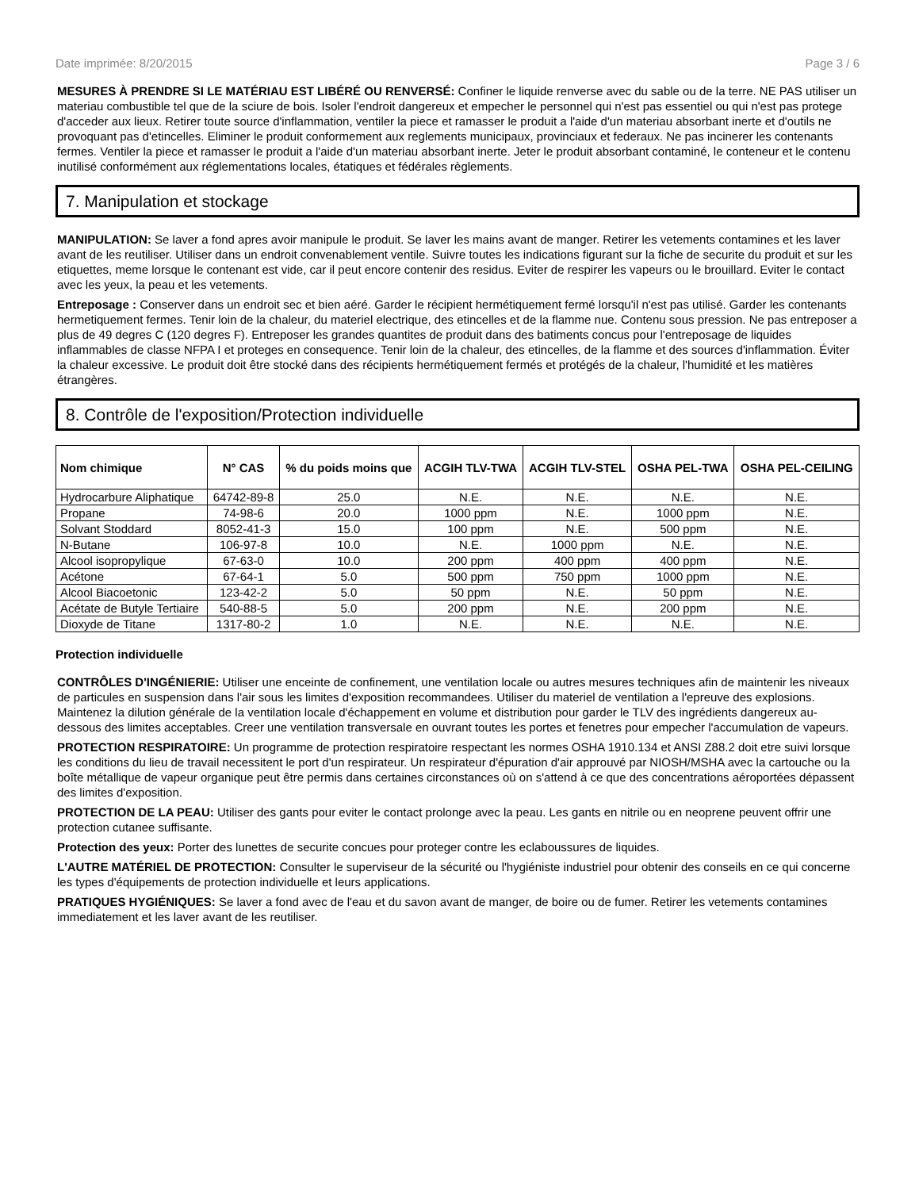Date imprimée: 8/20/2015 Page 3 / 6
MESURES À PRENDRE SI LE MATÉRIAU EST LIBÉRÉ OU RENVERSÉ: Confiner le liquide renverse avec du sable ou de la terre. NE PAS utiliser un materiau combustible tel que de la sciure de bois. Isoler l'endroit dangereux et empecher le personnel qui n'est pas essentiel ou qui n'est pas protege d'acceder aux lieux. Retirer toute source d'inflammation, ventiler la piece et ramasser le produit a l'aide d'un materiau absorbant inerte et d'outils ne provoquant pas d'etincelles. Eliminer le produit conformement aux reglements municipaux, provinciaux et federaux. Ne pas incinerer les contenants fermes. Ventiler la piece et ramasser le produit a l'aide d'un materiau absorbant inerte. Jeter le produit absorbant contaminé, le conteneur et le contenu inutilisé conformément aux réglementations locales, étatiques et fédérales règlements.
7. Manipulation et stockage
MANIPULATION: Se laver a fond apres avoir manipule le produit. Se laver les mains avant de manger. Retirer les vetements contamines et les laver avant de les reutiliser. Utiliser dans un endroit convenablement ventile. Suivre toutes les indications figurant sur la fiche de securite du produit et sur les etiquettes, meme lorsque le contenant est vide, car il peut encore contenir des residus. Eviter de respirer les vapeurs ou le brouillard. Eviter le contact avec les yeux, la peau et les vetements.
Entreposage : Conserver dans un endroit sec et bien aéré. Garder le récipient hermétiquement fermé lorsqu'il n'est pas utilisé. Garder les contenants hermetiquement fermes. Tenir loin de la chaleur, du materiel electrique, des etincelles et de la flamme nue. Contenu sous pression. Ne pas entreposer a plus de 49 degres C (120 degres F). Entreposer les grandes quantites de produit dans des batiments concus pour l'entreposage de liquides inflammables de classe NFPA I et proteges en consequence. Tenir loin de la chaleur, des etincelles, de la flamme et des sources d'inflammation. Éviter la chaleur excessive. Le produit doit être stocké dans des récipients hermétiquement fermés et protégés de la chaleur, l'humidité et les matières étrangères.
8. Contrôle de l'exposition/Protection individuelle
| Nom chimique | N° CAS | % du poids moins que | ACGIH TLV-TWA | ACGIH TLV-STEL | OSHA PEL-TWA | OSHA PEL-CEILING |
| --- | --- | --- | --- | --- | --- | --- |
| Hydrocarbure Aliphatique | 64742-89-8 | 25.0 | N.E. | N.E. | N.E. | N.E. |
| Propane | 74-98-6 | 20.0 | 1000 ppm | N.E. | 1000 ppm | N.E. |
| Solvant Stoddard | 8052-41-3 | 15.0 | 100 ppm | N.E. | 500 ppm | N.E. |
| N-Butane | 106-97-8 | 10.0 | N.E. | 1000 ppm | N.E. | N.E. |
| Alcool isopropylique | 67-63-0 | 10.0 | 200 ppm | 400 ppm | 400 ppm | N.E. |
| Acétone | 67-64-1 | 5.0 | 500 ppm | 750 ppm | 1000 ppm | N.E. |
| Alcool Biacoetonic | 123-42-2 | 5.0 | 50 ppm | N.E. | 50 ppm | N.E. |
| Acétate de Butyle Tertiaire | 540-88-5 | 5.0 | 200 ppm | N.E. | 200 ppm | N.E. |
| Dioxyde de Titane | 1317-80-2 | 1.0 | N.E. | N.E. | N.E. | N.E. |
Protection individuelle
CONTRÔLES D'INGÉNIERIE: Utiliser une enceinte de confinement, une ventilation locale ou autres mesures techniques afin de maintenir les niveaux de particules en suspension dans l'air sous les limites d'exposition recommandees. Utiliser du materiel de ventilation a l'epreuve des explosions. Maintenez la dilution générale de la ventilation locale d'échappement en volume et distribution pour garder le TLV des ingrédients dangereux au-dessous des limites acceptables. Creer une ventilation transversale en ouvrant toutes les portes et fenetres pour empecher l'accumulation de vapeurs.
PROTECTION RESPIRATOIRE: Un programme de protection respiratoire respectant les normes OSHA 1910.134 et ANSI Z88.2 doit etre suivi lorsque les conditions du lieu de travail necessitent le port d'un respirateur. Un respirateur d'épuration d'air approuvé par NIOSH/MSHA avec la cartouche ou la boîte métallique de vapeur organique peut être permis dans certaines circonstances où on s'attend à ce que des concentrations aéroportées dépassent des limites d'exposition.
PROTECTION DE LA PEAU: Utiliser des gants pour eviter le contact prolonge avec la peau. Les gants en nitrile ou en neoprene peuvent offrir une protection cutanee suffisante.
Protection des yeux: Porter des lunettes de securite concues pour proteger contre les eclaboussures de liquides.
L'AUTRE MATÉRIEL DE PROTECTION: Consulter le superviseur de la sécurité ou l'hygiéniste industriel pour obtenir des conseils en ce qui concerne les types d'équipements de protection individuelle et leurs applications.
PRATIQUES HYGIÉNIQUES: Se laver a fond avec de l'eau et du savon avant de manger, de boire ou de fumer. Retirer les vetements contamines immediatement et les laver avant de les reutiliser.